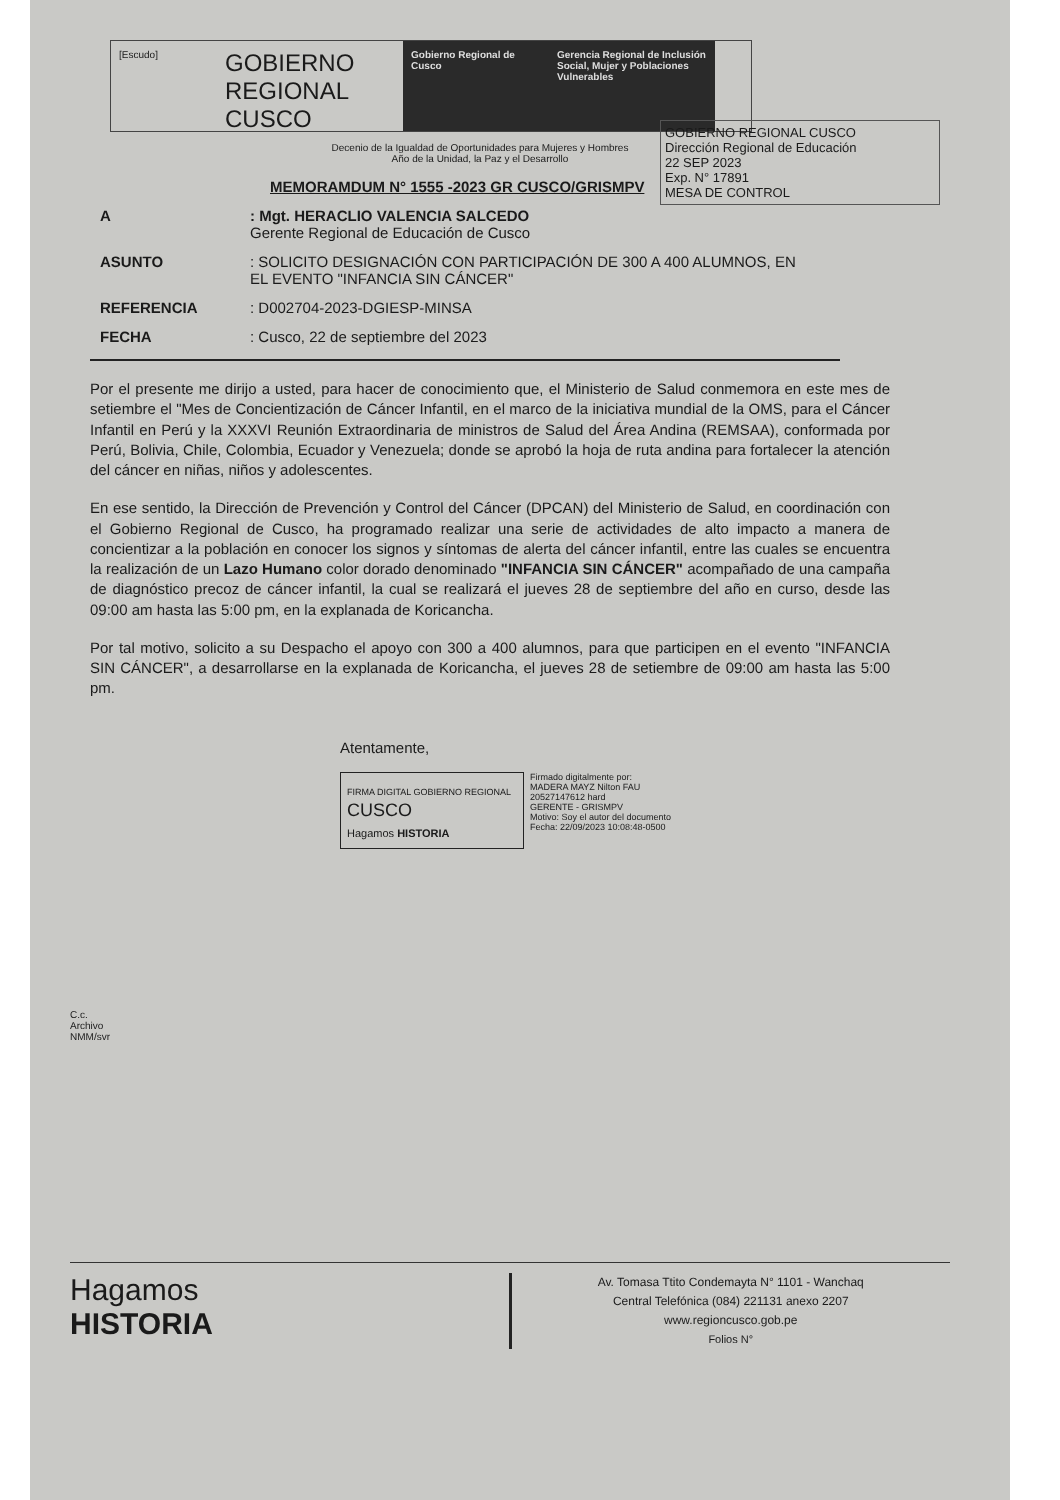[Escudo]
GOBIERNO REGIONAL
CUSCO
Gobierno Regional de Cusco
Gerencia Regional de Inclusión Social, Mujer y Poblaciones Vulnerables
GOBIERNO REGIONAL CUSCO
Dirección Regional de Educación
22 SEP 2023
Exp. N° 17891
MESA DE CONTROL
Decenio de la Igualdad de Oportunidades para Mujeres y Hombres
Año de la Unidad, la Paz y el Desarrollo
MEMORAMDUM N° 1555 -2023 GR CUSCO/GRISMPV
A : Mgt. HERACLIO VALENCIA SALCEDO
Gerente Regional de Educación de Cusco
ASUNTO : SOLICITO DESIGNACIÓN CON PARTICIPACIÓN DE 300 A 400 ALUMNOS, EN EL EVENTO "INFANCIA SIN CÁNCER"
REFERENCIA : D002704-2023-DGIESP-MINSA
FECHA : Cusco, 22 de septiembre del 2023
Por el presente me dirijo a usted, para hacer de conocimiento que, el Ministerio de Salud conmemora en este mes de setiembre el "Mes de Concientización de Cáncer Infantil, en el marco de la iniciativa mundial de la OMS, para el Cáncer Infantil en Perú y la XXXVI Reunión Extraordinaria de ministros de Salud del Área Andina (REMSAA), conformada por Perú, Bolivia, Chile, Colombia, Ecuador y Venezuela; donde se aprobó la hoja de ruta andina para fortalecer la atención del cáncer en niñas, niños y adolescentes.
En ese sentido, la Dirección de Prevención y Control del Cáncer (DPCAN) del Ministerio de Salud, en coordinación con el Gobierno Regional de Cusco, ha programado realizar una serie de actividades de alto impacto a manera de concientizar a la población en conocer los signos y síntomas de alerta del cáncer infantil, entre las cuales se encuentra la realización de un Lazo Humano color dorado denominado "INFANCIA SIN CÁNCER" acompañado de una campaña de diagnóstico precoz de cáncer infantil, la cual se realizará el jueves 28 de septiembre del año en curso, desde las 09:00 am hasta las 5:00 pm, en la explanada de Koricancha.
Por tal motivo, solicito a su Despacho el apoyo con 300 a 400 alumnos, para que participen en el evento "INFANCIA SIN CÁNCER", a desarrollarse en la explanada de Koricancha, el jueves 28 de setiembre de 09:00 am hasta las 5:00 pm.
Atentamente,
FIRMA DIGITAL GOBIERNO REGIONAL
CUSCO
Hagamos HISTORIA
Firmado digitalmente por:
MADERA MAYZ Nilton FAU
20527147612 hard
GERENTE - GRISMPV
Motivo: Soy el autor del documento
Fecha: 22/09/2023 10:08:48-0500
C.c.
Archivo
NMM/svr
Hagamos
HISTORIA
Av. Tomasa Ttito Condemayta N° 1101 - Wanchaq
Central Telefónica (084) 221131 anexo 2207
www.regioncusco.gob.pe
Folios N°